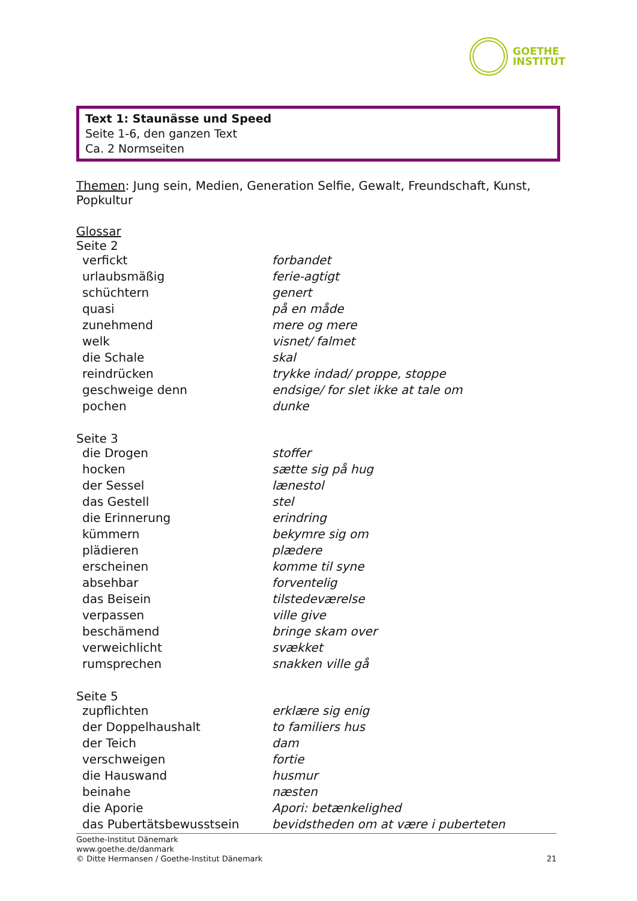GOETHE
INSTITUT
Text 1: Staunässe und Speed
Seite 1-6, den ganzen Text
Ca. 2 Normseiten
Themen: Jung sein, Medien, Generation Selfie, Gewalt, Freundschaft, Kunst, Popkultur
Glossar
Seite 2
| verfickt | forbandet |
| urlaubsmäßig | ferie-agtigt |
| schüchtern | genert |
| quasi | på en måde |
| zunehmend | mere og mere |
| welk | visnet/ falmet |
| die Schale | skal |
| reindrücken | trykke indad/ proppe, stoppe |
| geschweige denn | endsige/ for slet ikke at tale om |
| pochen | dunke |
Seite 3
| die Drogen | stoffer |
| hocken | sætte sig på hug |
| der Sessel | lænestol |
| das Gestell | stel |
| die Erinnerung | erindring |
| kümmern | bekymre sig om |
| plädieren | plædere |
| erscheinen | komme til syne |
| absehbar | forventelig |
| das Beisein | tilstedeværelse |
| verpassen | ville give |
| beschämend | bringe skam over |
| verweichlicht | svækket |
| rumsprechen | snakken ville gå |
Seite 5
| zupflichten | erklære sig enig |
| der Doppelhaushalt | to familiers hus |
| der Teich | dam |
| verschweigen | fortie |
| die Hauswand | husmur |
| beinahe | næsten |
| die Aporie | Apori: betænkelighed |
| das Pubertätsbewusstsein | bevidstheden om at være i puberteten |
Goethe-Institut Dänemark
www.goethe.de/danmark
© Ditte Hermansen / Goethe-Institut Dänemark 21